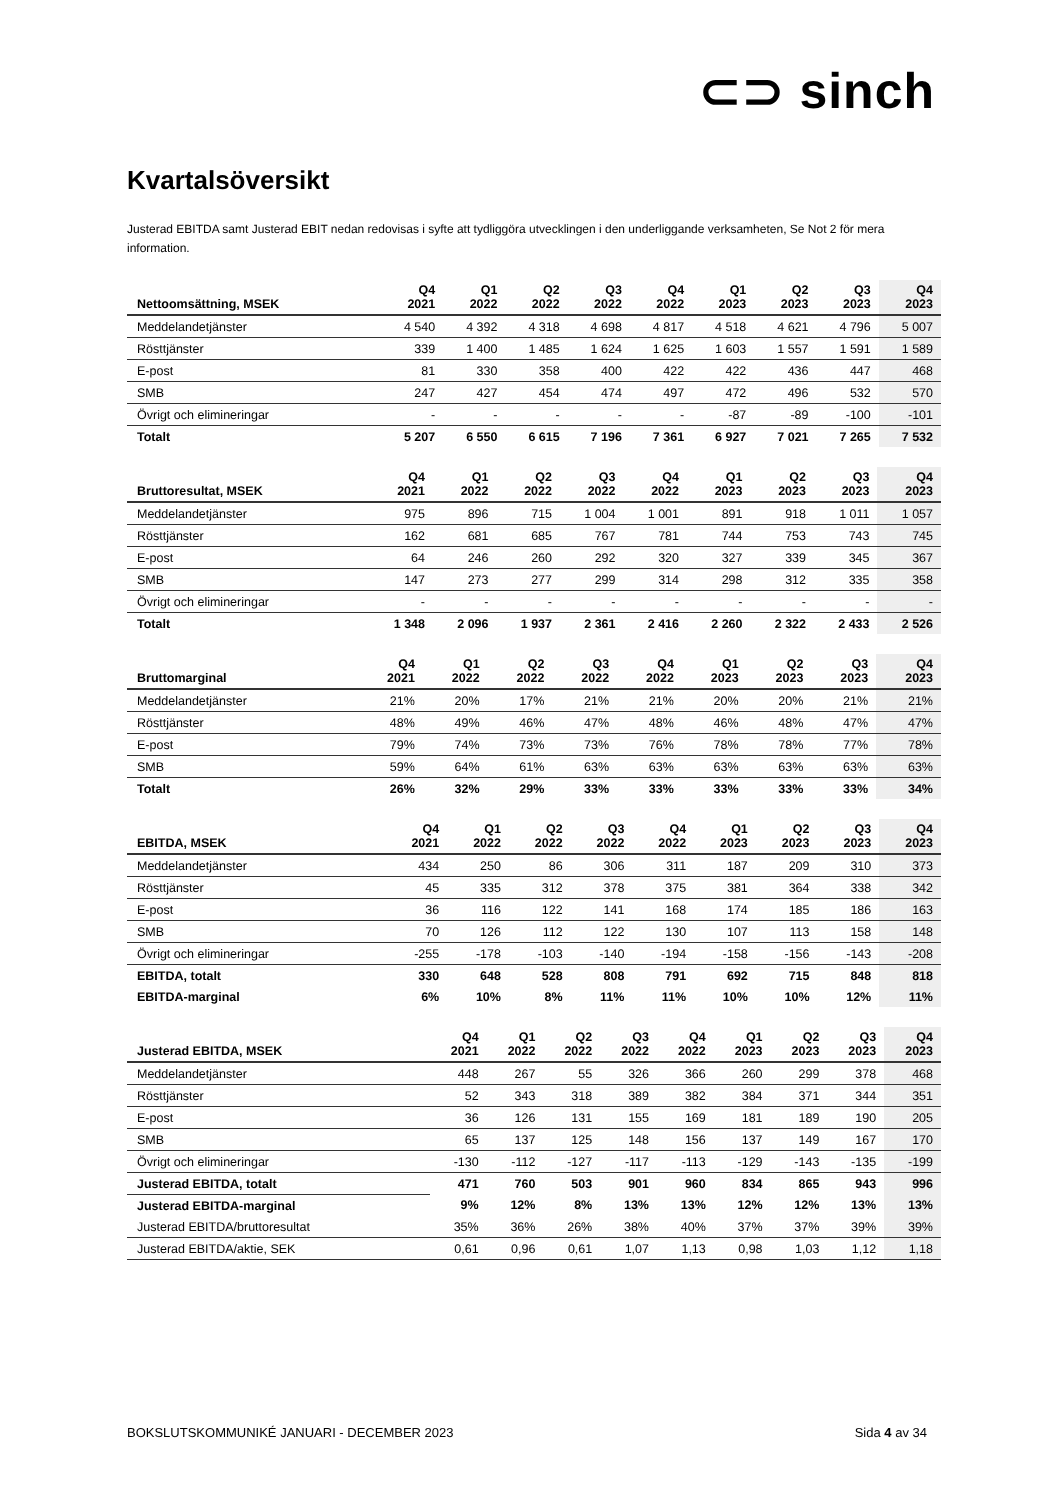⊂⊃ sinch
Kvartalsöversikt
Justerad EBITDA samt Justerad EBIT nedan redovisas i syfte att tydliggöra utvecklingen i den underliggande verksamheten, Se Not 2 för mera information.
| Nettoomsättning, MSEK | Q4 2021 | Q1 2022 | Q2 2022 | Q3 2022 | Q4 2022 | Q1 2023 | Q2 2023 | Q3 2023 | Q4 2023 |
| --- | --- | --- | --- | --- | --- | --- | --- | --- | --- |
| Meddelandetjänster | 4 540 | 4 392 | 4 318 | 4 698 | 4 817 | 4 518 | 4 621 | 4 796 | 5 007 |
| Rösttjänster | 339 | 1 400 | 1 485 | 1 624 | 1 625 | 1 603 | 1 557 | 1 591 | 1 589 |
| E-post | 81 | 330 | 358 | 400 | 422 | 422 | 436 | 447 | 468 |
| SMB | 247 | 427 | 454 | 474 | 497 | 472 | 496 | 532 | 570 |
| Övrigt och elimineringar | - | - | - | - | - | -87 | -89 | -100 | -101 |
| Totalt | 5 207 | 6 550 | 6 615 | 7 196 | 7 361 | 6 927 | 7 021 | 7 265 | 7 532 |
| Bruttoresultat, MSEK | Q4 2021 | Q1 2022 | Q2 2022 | Q3 2022 | Q4 2022 | Q1 2023 | Q2 2023 | Q3 2023 | Q4 2023 |
| --- | --- | --- | --- | --- | --- | --- | --- | --- | --- |
| Meddelandetjänster | 975 | 896 | 715 | 1 004 | 1 001 | 891 | 918 | 1 011 | 1 057 |
| Rösttjänster | 162 | 681 | 685 | 767 | 781 | 744 | 753 | 743 | 745 |
| E-post | 64 | 246 | 260 | 292 | 320 | 327 | 339 | 345 | 367 |
| SMB | 147 | 273 | 277 | 299 | 314 | 298 | 312 | 335 | 358 |
| Övrigt och elimineringar | - | - | - | - | - | - | - | - | - |
| Totalt | 1 348 | 2 096 | 1 937 | 2 361 | 2 416 | 2 260 | 2 322 | 2 433 | 2 526 |
| Bruttomarginal | Q4 2021 | Q1 2022 | Q2 2022 | Q3 2022 | Q4 2022 | Q1 2023 | Q2 2023 | Q3 2023 | Q4 2023 |
| --- | --- | --- | --- | --- | --- | --- | --- | --- | --- |
| Meddelandetjänster | 21% | 20% | 17% | 21% | 21% | 20% | 20% | 21% | 21% |
| Rösttjänster | 48% | 49% | 46% | 47% | 48% | 46% | 48% | 47% | 47% |
| E-post | 79% | 74% | 73% | 73% | 76% | 78% | 78% | 77% | 78% |
| SMB | 59% | 64% | 61% | 63% | 63% | 63% | 63% | 63% | 63% |
| Totalt | 26% | 32% | 29% | 33% | 33% | 33% | 33% | 33% | 34% |
| EBITDA, MSEK | Q4 2021 | Q1 2022 | Q2 2022 | Q3 2022 | Q4 2022 | Q1 2023 | Q2 2023 | Q3 2023 | Q4 2023 |
| --- | --- | --- | --- | --- | --- | --- | --- | --- | --- |
| Meddelandetjänster | 434 | 250 | 86 | 306 | 311 | 187 | 209 | 310 | 373 |
| Rösttjänster | 45 | 335 | 312 | 378 | 375 | 381 | 364 | 338 | 342 |
| E-post | 36 | 116 | 122 | 141 | 168 | 174 | 185 | 186 | 163 |
| SMB | 70 | 126 | 112 | 122 | 130 | 107 | 113 | 158 | 148 |
| Övrigt och elimineringar | -255 | -178 | -103 | -140 | -194 | -158 | -156 | -143 | -208 |
| EBITDA, totalt | 330 | 648 | 528 | 808 | 791 | 692 | 715 | 848 | 818 |
| EBITDA-marginal | 6% | 10% | 8% | 11% | 11% | 10% | 10% | 12% | 11% |
| Justerad EBITDA, MSEK | Q4 2021 | Q1 2022 | Q2 2022 | Q3 2022 | Q4 2022 | Q1 2023 | Q2 2023 | Q3 2023 | Q4 2023 |
| --- | --- | --- | --- | --- | --- | --- | --- | --- | --- |
| Meddelandetjänster | 448 | 267 | 55 | 326 | 366 | 260 | 299 | 378 | 468 |
| Rösttjänster | 52 | 343 | 318 | 389 | 382 | 384 | 371 | 344 | 351 |
| E-post | 36 | 126 | 131 | 155 | 169 | 181 | 189 | 190 | 205 |
| SMB | 65 | 137 | 125 | 148 | 156 | 137 | 149 | 167 | 170 |
| Övrigt och elimineringar | -130 | -112 | -127 | -117 | -113 | -129 | -143 | -135 | -199 |
| Justerad EBITDA, totalt | 471 | 760 | 503 | 901 | 960 | 834 | 865 | 943 | 996 |
| Justerad EBITDA-marginal | 9% | 12% | 8% | 13% | 13% | 12% | 12% | 13% | 13% |
| Justerad EBITDA/bruttoresultat | 35% | 36% | 26% | 38% | 40% | 37% | 37% | 39% | 39% |
| Justerad EBITDA/aktie, SEK | 0,61 | 0,96 | 0,61 | 1,07 | 1,13 | 0,98 | 1,03 | 1,12 | 1,18 |
BOKSLUTSKOMMUNIKÉ JANUARI - DECEMBER 2023 Sida 4 av 34